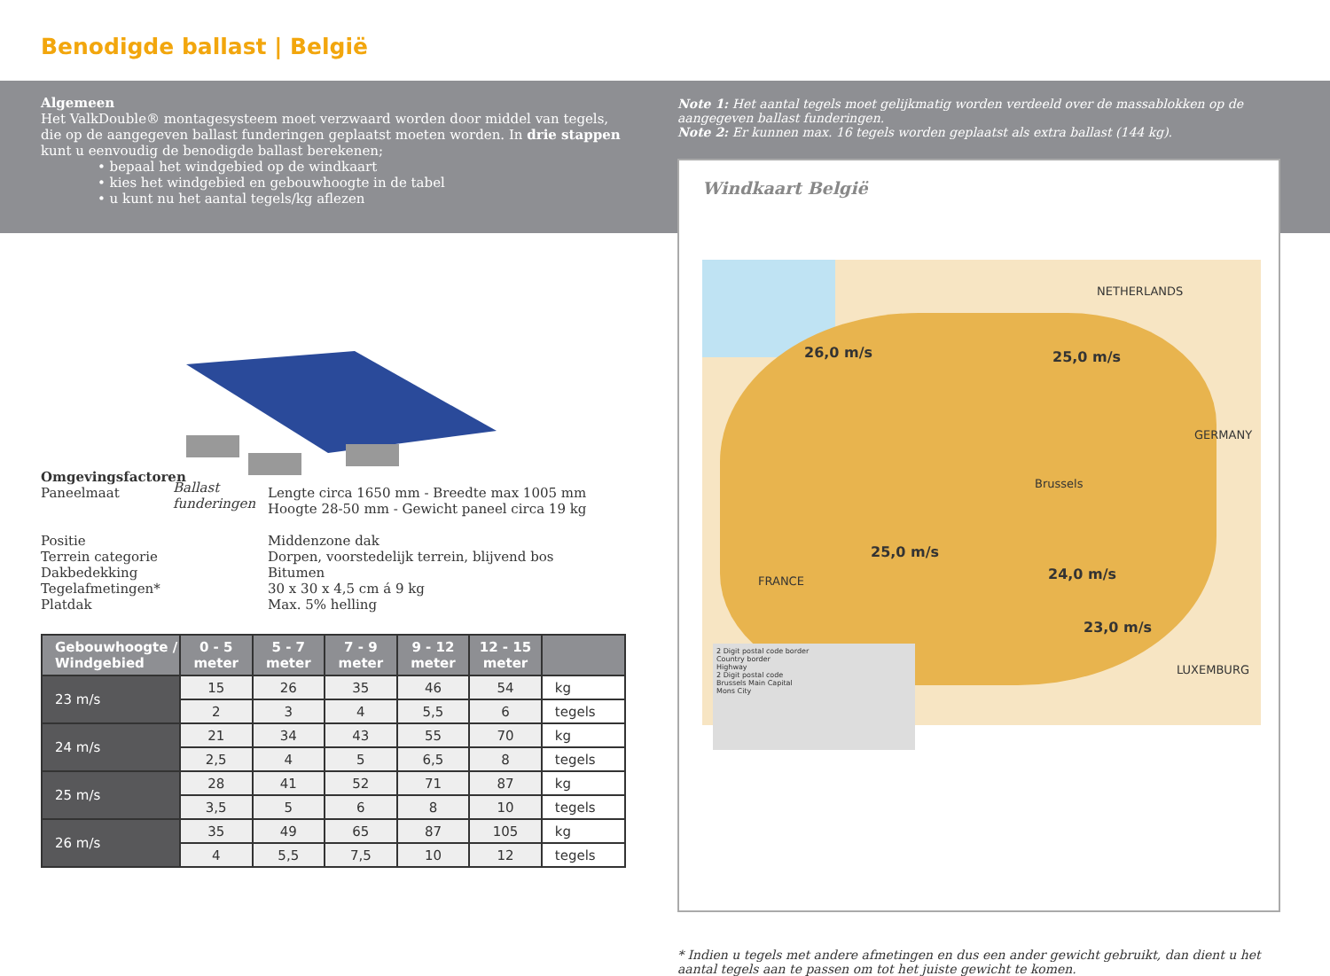Benodigde ballast | België
Algemeen
Het ValkDouble® montagesysteem moet verzwaard worden door middel van tegels, die op de aangegeven ballast funderingen geplaatst moeten worden. In drie stappen kunt u eenvoudig de benodigde ballast berekenen;
• bepaal het windgebied op de windkaart
• kies het windgebied en gebouwhoogte in de tabel
• u kunt nu het aantal tegels/kg aflezen
Ballast
funderingen
Omgevingsfactoren
| Paneelmaat | Lengte circa 1650 mm - Breedte max 1005 mm Hoogte 28-50 mm - Gewicht paneel circa 19 kg |
| Positie | Middenzone dak |
| Terrein categorie | Dorpen, voorstedelijk terrein, blijvend bos |
| Dakbedekking | Bitumen |
| Tegelafmetingen* | 30 x 30 x 4,5 cm á 9 kg |
| Platdak | Max. 5% helling |
| Gebouwhoogte / Windgebied | 0 - 5 meter | 5 - 7 meter | 7 - 9 meter | 9 - 12 meter | 12 - 15 meter | |
| --- | --- | --- | --- | --- | --- | --- |
| 23 m/s | 15 | 26 | 35 | 46 | 54 | kg |
| | 2 | 3 | 4 | 5,5 | 6 | tegels |
| 24 m/s | 21 | 34 | 43 | 55 | 70 | kg |
| | 2,5 | 4 | 5 | 6,5 | 8 | tegels |
| 25 m/s | 28 | 41 | 52 | 71 | 87 | kg |
| | 3,5 | 5 | 6 | 8 | 10 | tegels |
| 26 m/s | 35 | 49 | 65 | 87 | 105 | kg |
| | 4 | 5,5 | 7,5 | 10 | 12 | tegels |
Note 1: Het aantal tegels moet gelijkmatig worden verdeeld over de massablokken op de aangegeven ballast funderingen.
Note 2: Er kunnen max. 16 tegels worden geplaatst als extra ballast (144 kg).
Windkaart België
NETHERLANDS
26,0 m/s 25,0 m/s
GERMANY
Brussels
25,0 m/s
24,0 m/s FRANCE
23,0 m/s
LUXEMBURG
2 Digit postal code border
Country border
Highway
2 Digit postal code
Brussels Main Capital
Mons City
* Indien u tegels met andere afmetingen en dus een ander gewicht gebruikt, dan dient u het aantal tegels aan te passen om tot het juiste gewicht te komen.